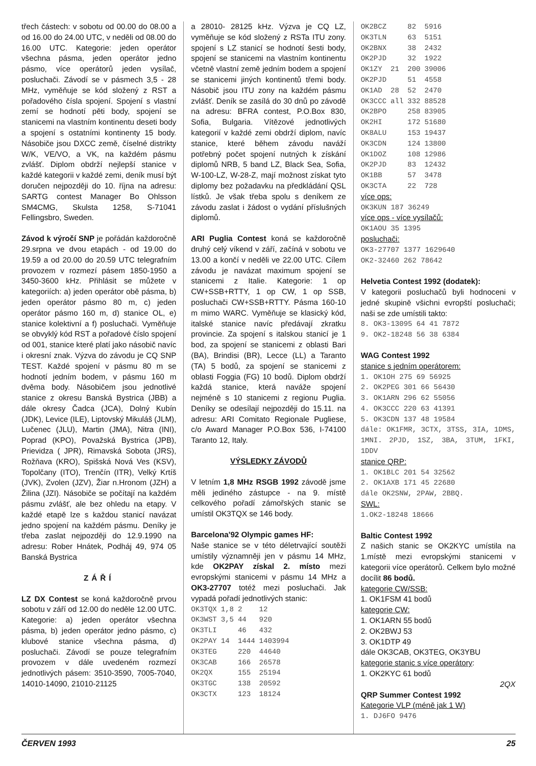třech částech: v sobotu od 00.00 do 08.00 a od 16.00 do 24.00 UTC, v neděli od 08.00 do 16.00 UTC. Kategorie: jeden operátor všechna pásma, jeden operátor jedno pásmo, více operátorů jeden vysílač, posluchači. Závodí se v pásmech 3,5 - 28 MHz, vyměňuje se kód složený z RST a pořadového čísla spojení. Spojení s vlastní zemí se hodnotí pěti body, spojení se stanicemi na vlastním kontinentu deseti body a spojení s ostatními kontinenty 15 body. Násobiče jsou DXCC země, číselné distrikty W/K, VE/VO, a VK, na každém pásmu zvlášť. Diplom obdrží nejlepší stanice v každé kategorii v každé zemi, deník musí být doručen nejpozději do 10. října na adresu: SARTG contest Manager Bo Ohlsson SM4CMG, Skulsta 1258, S-71041 Fellingsbro, Sweden.
Závod k výročí SNP je pořádán každoročně 29.srpna ve dvou etapách - od 19.00 do 19.59 a od 20.00 do 20.59 UTC telegrafním provozem v rozmezí pásem 1850-1950 a 3450-3600 kHz. Přihlásit se můžete v kategoriích: a) jeden operátor obě pásma, b) jeden operátor pásmo 80 m, c) jeden operátor pásmo 160 m, d) stanice OL, e) stanice kolektivní a f) posluchači. Vyměňuje se obvyklý kód RST a pořadové číslo spojení od 001, stanice které platí jako násobič navíc i okresní znak. Výzva do závodu je CQ SNP TEST. Každé spojení v pásmu 80 m se hodnotí jedním bodem, v pásmu 160 m dvěma body. Násobičem jsou jednotlivé stanice z okresu Banská Bystrica (JBB) a dále okresy Čadca (JCA), Dolný Kubín (JDK), Levice (ILE), Liptovský Mikuláš (JLM), Lučenec (JLU), Martin (JMA), Nitra (INI), Poprad (KPO), Považská Bystrica (JPB), Prievidza ( JPR), Rimavská Sobota (JRS), Rožňava (KRO), Spišská Nová Ves (KSV), Topolčany (ITO), Trenčín (ITR), Velký Krtíš (JVK), Zvolen (JZV), Žiar n.Hronom (JZH) a Žilina (JZI). Násobiče se počítají na každém pásmu zvlášť, ale bez ohledu na etapy. V každé etapě lze s každou stanicí navázat jedno spojení na každém pásmu. Deníky je třeba zaslat nejpozději do 12.9.1990 na adresu: Rober Hnátek, Podháj 49, 974 05 Banská Bystrica
ZÁŘÍ
LZ DX Contest se koná každoročně prvou sobotu v září od 12.00 do neděle 12.00 UTC. Kategorie: a) jeden operátor všechna pásma, b) jeden operátor jedno pásmo, c) klubové stanice všechna pásma, d) posluchači. Závodí se pouze telegrafním provozem v dále uvedeném rozmezí jednotlivých pásem: 3510-3590, 7005-7040, 14010-14090, 21010-21125
a 28010- 28125 kHz. Výzva je CQ LZ, vyměňuje se kód složený z RSTa ITU zony. spojení s LZ stanicí se hodnotí šesti body, spojení se stanicemi na vlastním kontinentu včetně vlastní země jedním bodem a spojení se stanicemi jiných kontinentů třemi body. Násobič jsou ITU zony na každém pásmu zvlášť. Deník se zasílá do 30 dnů po závodě na adresu: BFRA contest, P.O.Box 830, Sofia, Bulgaria. Vítězové jednotlivých kategorií v každé zemi obdrží diplom, navíc stanice, které během závodu naváží potřebný počet spojení nutných k získání diplomů NRB, 5 band LZ, Black Sea, Sofia, W-100-LZ, W-28-Z, mají možnost získat tyto diplomy bez požadavku na předkládání QSL lístků. Je však třeba spolu s deníkem ze závodu zaslat i žádost o vydání příslušných diplomů.
ARI Puglia Contest koná se každoročně druhý celý víkend v září, začíná v sobotu ve 13.00 a končí v neděli ve 22.00 UTC. Cílem závodu je navázat maximum spojení se stanicemi z Italie. Kategorie: 1 op CW+SSB+RTTY, 1 op CW, 1 op SSB, posluchači CW+SSB+RTTY. Pásma 160-10 m mimo WARC. Vyměňuje se klasický kód, italské stanice navíc předávají zkratku provincie. Za spojení s italskou stanicí je 1 bod, za spojení se stanicemi z oblasti Bari (BA), Brindisi (BR), Lecce (LL) a Taranto (TA) 5 bodů, za spojení se stanicemi z oblasti Foggia (FG) 10 bodů. Diplom obdrží každá stanice, která naváže spojení nejméně s 10 stanicemi z regionu Puglia. Deníky se odesílají nejpozději do 15.11. na adresu: ARI Comitato Regionale Pugliese, c/o Award Manager P.O.Box 536, I-74100 Taranto 12, Italy.
VÝSLEDKY ZÁVODŮ
V letním 1,8 MHz RSGB 1992 závodě jsme měli jediného zástupce - na 9. místě celkového pořadí zámořských stanic se umístil OK3TQX se 146 body.
Barcelona'92 Olympic games HF:
Naše stanice se v této déletrvající soutěži umístily významněji jen v pásmu 14 MHz, kde OK2PAY získal 2. místo mezi evropskými stanicemi v pásmu 14 MHz a OK3-27707 totéž mezi posluchači. Jak vypadá pořadí jednotlivých stanic:
| OK3TQX | 1,8 | 2 | 12 |
| OK3WST | 3,5 | 44 | 920 |
| OK3TLI | | 46 | 432 |
| OK2PAY | 14 | 1444 | 1403994 |
| OK3TEG | | 220 | 44640 |
| OK3CAB | | 166 | 26578 |
| OK2QX | | 155 | 25194 |
| OK3TGC | | 138 | 20592 |
| OK3CTX | | 123 | 18124 |
| OK2BCZ | | 82 | 5916 |
| OK3TLN | | 63 | 5151 |
| OK2BNX | | 38 | 2432 |
| OK2PJD | | 32 | 1922 |
| OK1ZY | 21 | 200 | 39006 |
| OK2PJD | | 51 | 4558 |
| OK1AD | 28 | 52 | 2470 |
| OK3CCC | all | 332 | 88528 |
| OK2BPO | | 258 | 83905 |
| OK2HI | | 172 | 51680 |
| OK8ALU | | 153 | 19437 |
| OK3CDN | | 124 | 13800 |
| OK1DOZ | | 108 | 12986 |
| OK2PJD | | 83 | 12432 |
| OK1BB | | 57 | 3478 |
| OK3CTA | | 22 | 728 |
více ops:
OK3KUN 187 36249
více ops - více vysílačů:
OK1AOU 35 1395
posluchači:
OK3-27707 1377 1629640
OK2-32460 262 78642
Helvetia Contest 1992 (dodatek):
V kategorii posluchačů byli hodnoceni v jedné skupině všichni evropští posluchači; naši se zde umístili takto:
8. OK3-13095 64 41 7872
9. OK2-18248 56 38 6384
WAG Contest 1992
stanice s jedním operátorem:
1. OK1OH 275 69 56925
2. OK2PEG 301 66 56430
3. OK1ARN 296 62 55056
4. OK3CCC 220 63 41391
5. OK3CDN 137 48 19584
dále: OK1FMR, 3CTX, 3TSS, 3IA, 1DMS, 1MNI. 2PJD, 1SZ, 3BA, 3TUM, 1FKI, 1DDV
stanice QRP:
1. OK1BLC 201 54 32562
2. OK1AXB 171 45 22680
dále OK2SNW, 2PAW, 2BBQ.
SWL:
1.OK2-18248 18666
Baltic Contest 1992
Z našich stanic se OK2KYC umístila na 1.místě mezi evropskými stanicemi v kategorii více operátorů. Celkem bylo možné docílit 86 bodů.
kategorie CW/SSB:
1. OK1FSM 41 bodů
kategorie CW:
1. OK1ARN 55 bodů
2. OK2BWJ 53
3. OK1DTP 49
dále OK3CAB, OK3TEG, OK3YBU
kategorie stanic s více operátory:
1. OK2KYC 61 bodů
2QX
QRP Summer Contest 1992
Kategorie VLP (méně jak 1 W)
1. DJ6FO 9476
ČERVEN 1993 25